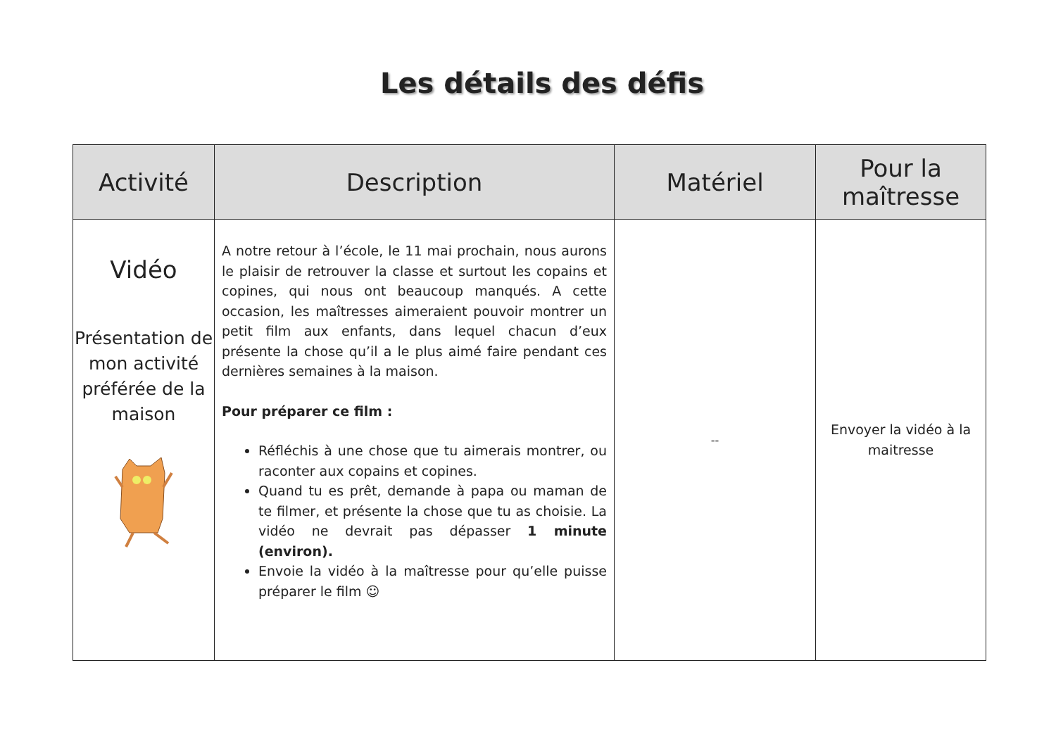Les détails des défis
| Activité | Description | Matériel | Pour la maîtresse |
| --- | --- | --- | --- |
| Vidéo Présentation de mon activité préférée de la maison | A notre retour à l’école, le 11 mai prochain, nous aurons le plaisir de retrouver la classe et surtout les copains et copines, qui nous ont beaucoup manqués. A cette occasion, les maîtresses aimeraient pouvoir montrer un petit film aux enfants, dans lequel chacun d’eux présente la chose qu’il a le plus aimé faire pendant ces dernières semaines à la maison. Pour préparer ce film : Réfléchis à une chose que tu aimerais montrer, ou raconter aux copains et copines. Quand tu es prêt, demande à papa ou maman de te filmer, et présente la chose que tu as choisie. La vidéo ne devrait pas dépasser 1 minute (environ). Envoie la vidéo à la maîtresse pour qu’elle puisse préparer le film ☺ | -- | Envoyer la vidéo à la maitresse |